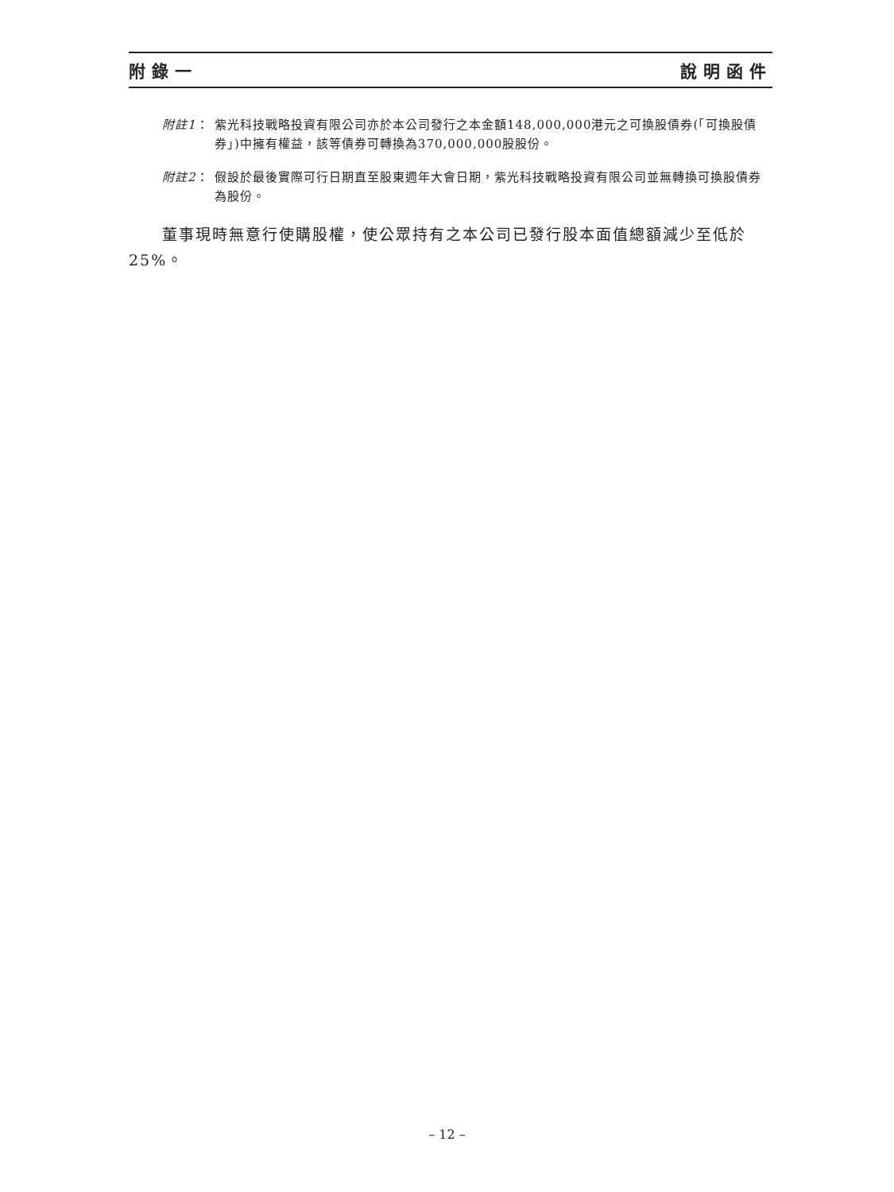附錄一 說明函件
附註1： 紫光科技戰略投資有限公司亦於本公司發行之本金額148,000,000港元之可換股債券(「可換股債券」)中擁有權益，該等債券可轉換為370,000,000股股份。
附註2： 假設於最後實際可行日期直至股東週年大會日期，紫光科技戰略投資有限公司並無轉換可換股債券為股份。
董事現時無意行使購股權，使公眾持有之本公司已發行股本面值總額減少至低於25%。
– 12 –